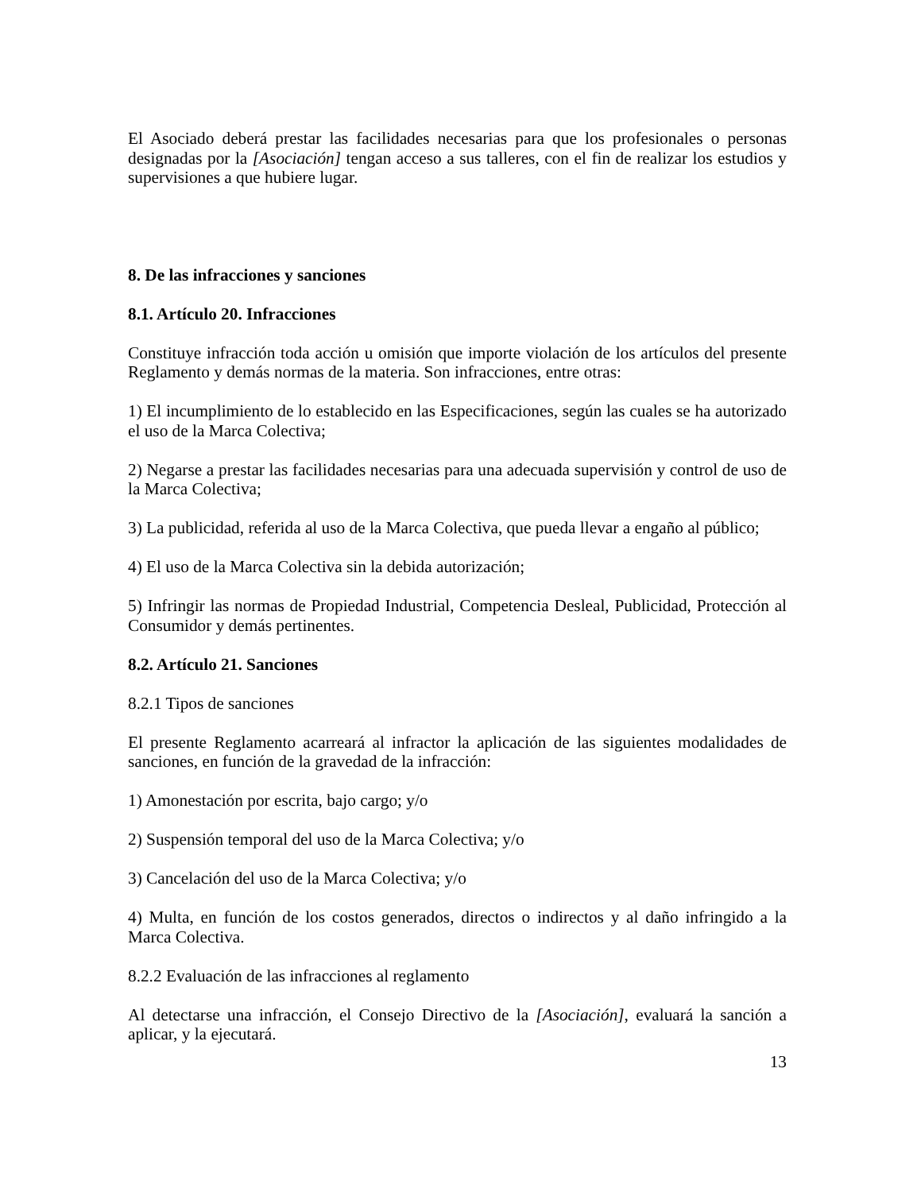El Asociado deberá prestar las facilidades necesarias para que los profesionales o personas designadas por la [Asociación] tengan acceso a sus talleres, con el fin de realizar los estudios y supervisiones a que hubiere lugar.
8. De las infracciones y sanciones
8.1. Artículo 20. Infracciones
Constituye infracción toda acción u omisión que importe violación de los artículos del presente Reglamento y demás normas de la materia. Son infracciones, entre otras:
1) El incumplimiento de lo establecido en las Especificaciones, según las cuales se ha autorizado el uso de la Marca Colectiva;
2) Negarse a prestar las facilidades necesarias para una adecuada supervisión y control de uso de la Marca Colectiva;
3) La publicidad, referida al uso de la Marca Colectiva, que pueda llevar a engaño al público;
4) El uso de la Marca Colectiva sin la debida autorización;
5) Infringir las normas de Propiedad Industrial, Competencia Desleal, Publicidad, Protección al Consumidor y demás pertinentes.
8.2. Artículo 21. Sanciones
8.2.1 Tipos de sanciones
El presente Reglamento acarreará al infractor la aplicación de las siguientes modalidades de sanciones, en función de la gravedad de la infracción:
1) Amonestación por escrita, bajo cargo; y/o
2) Suspensión temporal del uso de la Marca Colectiva; y/o
3) Cancelación del uso de la Marca Colectiva; y/o
4) Multa, en función de los costos generados, directos o indirectos y al daño infringido a la Marca Colectiva.
8.2.2 Evaluación de las infracciones al reglamento
Al detectarse una infracción, el Consejo Directivo de la [Asociación], evaluará la sanción a aplicar, y la ejecutará.
13